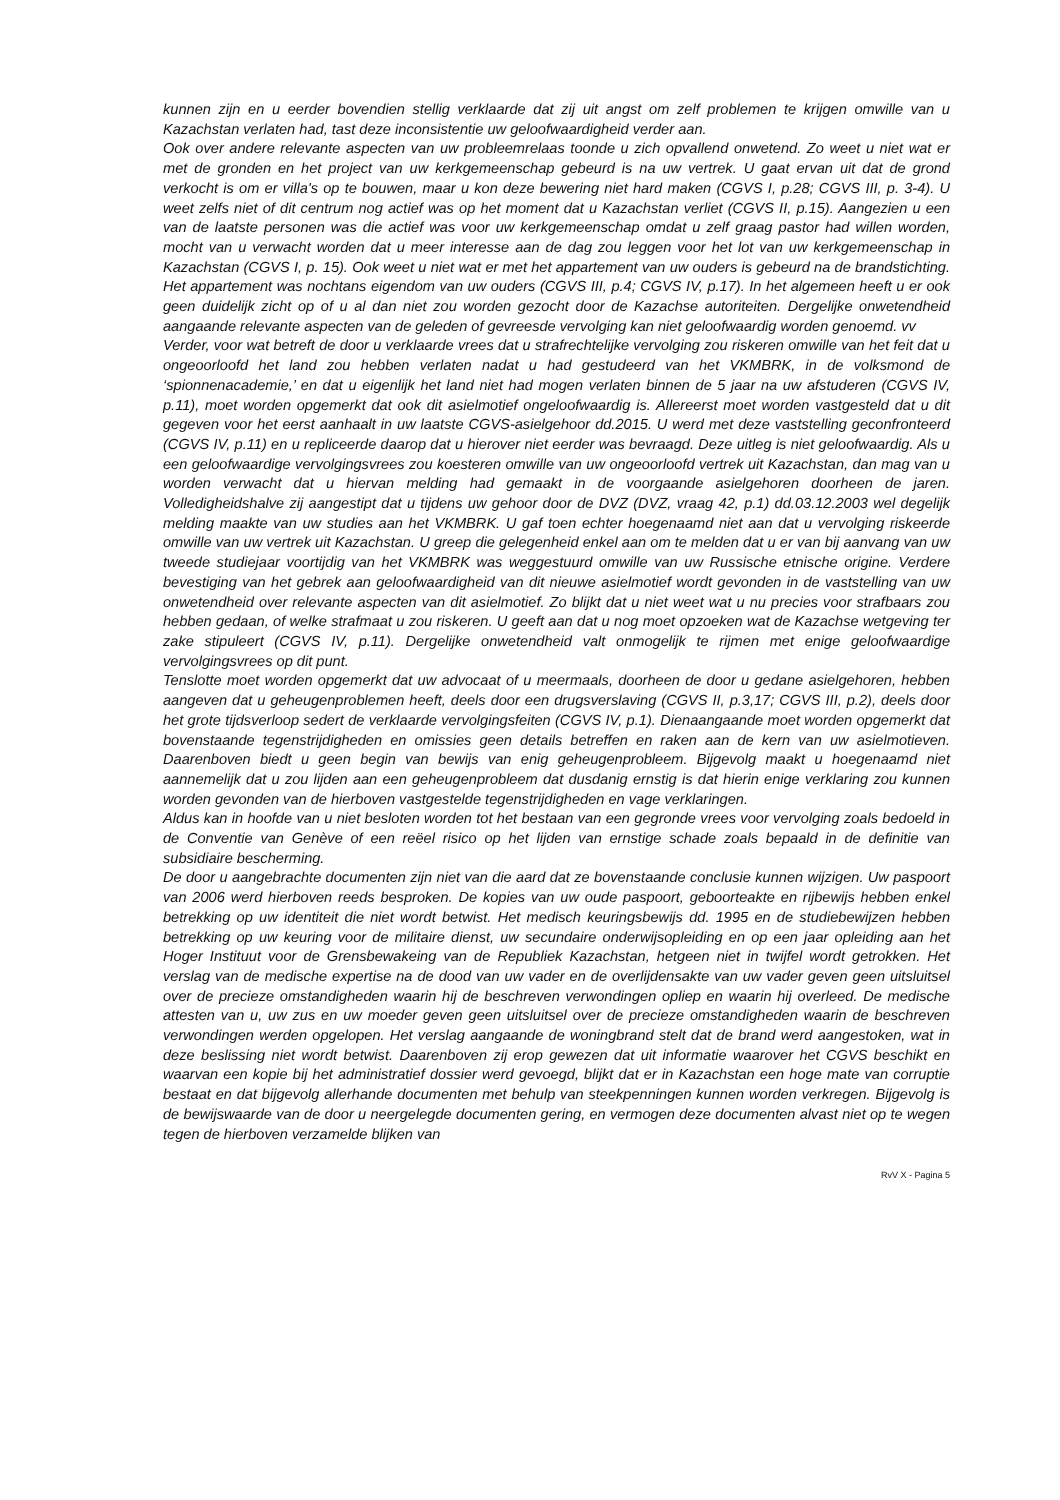kunnen zijn en u eerder bovendien stellig verklaarde dat zij uit angst om zelf problemen te krijgen omwille van u Kazachstan verlaten had, tast deze inconsistentie uw geloofwaardigheid verder aan.
Ook over andere relevante aspecten van uw probleemrelaas toonde u zich opvallend onwetend. Zo weet u niet wat er met de gronden en het project van uw kerkgemeenschap gebeurd is na uw vertrek. U gaat ervan uit dat de grond verkocht is om er villa's op te bouwen, maar u kon deze bewering niet hard maken (CGVS I, p.28; CGVS III, p. 3-4). U weet zelfs niet of dit centrum nog actief was op het moment dat u Kazachstan verliet (CGVS II, p.15). Aangezien u een van de laatste personen was die actief was voor uw kerkgemeenschap omdat u zelf graag pastor had willen worden, mocht van u verwacht worden dat u meer interesse aan de dag zou leggen voor het lot van uw kerkgemeenschap in Kazachstan (CGVS I, p. 15). Ook weet u niet wat er met het appartement van uw ouders is gebeurd na de brandstichting. Het appartement was nochtans eigendom van uw ouders (CGVS III, p.4; CGVS IV, p.17). In het algemeen heeft u er ook geen duidelijk zicht op of u al dan niet zou worden gezocht door de Kazachse autoriteiten. Dergelijke onwetendheid aangaande relevante aspecten van de geleden of gevreesde vervolging kan niet geloofwaardig worden genoemd. vv
Verder, voor wat betreft de door u verklaarde vrees dat u strafrechtelijke vervolging zou riskeren omwille van het feit dat u ongeoorloofd het land zou hebben verlaten nadat u had gestudeerd van het VKMBRK, in de volksmond de ‘spionnenacademie,’ en dat u eigenlijk het land niet had mogen verlaten binnen de 5 jaar na uw afstuderen (CGVS IV, p.11), moet worden opgemerkt dat ook dit asielmotief ongeloofwaardig is. Allereerst moet worden vastgesteld dat u dit gegeven voor het eerst aanhaalt in uw laatste CGVS-asielgehoor dd.2015. U werd met deze vaststelling geconfronteerd (CGVS IV, p.11) en u repliceerde daarop dat u hierover niet eerder was bevraagd. Deze uitleg is niet geloofwaardig. Als u een geloofwaardige vervolgingsvrees zou koesteren omwille van uw ongeoorloofd vertrek uit Kazachstan, dan mag van u worden verwacht dat u hiervan melding had gemaakt in de voorgaande asielgehoren doorheen de jaren. Volledigheidshalve zij aangestipt dat u tijdens uw gehoor door de DVZ (DVZ, vraag 42, p.1) dd.03.12.2003 wel degelijk melding maakte van uw studies aan het VKMBRK. U gaf toen echter hoegenaamd niet aan dat u vervolging riskeerde omwille van uw vertrek uit Kazachstan. U greep die gelegenheid enkel aan om te melden dat u er van bij aanvang van uw tweede studiejaar voortijdig van het VKMBRK was weggestuurd omwille van uw Russische etnische origine. Verdere bevestiging van het gebrek aan geloofwaardigheid van dit nieuwe asielmotief wordt gevonden in de vaststelling van uw onwetendheid over relevante aspecten van dit asielmotief. Zo blijkt dat u niet weet wat u nu precies voor strafbaars zou hebben gedaan, of welke strafmaat u zou riskeren. U geeft aan dat u nog moet opzoeken wat de Kazachse wetgeving ter zake stipuleert (CGVS IV, p.11). Dergelijke onwetendheid valt onmogelijk te rijmen met enige geloofwaardige vervolgingsvrees op dit punt.
Tenslotte moet worden opgemerkt dat uw advocaat of u meermaals, doorheen de door u gedane asielgehoren, hebben aangeven dat u geheugenproblemen heeft, deels door een drugsverslaving (CGVS II, p.3,17; CGVS III, p.2), deels door het grote tijdsverloop sedert de verklaarde vervolgingsfeiten (CGVS IV, p.1). Dienaangaande moet worden opgemerkt dat bovenstaande tegenstrijdigheden en omissies geen details betreffen en raken aan de kern van uw asielmotieven. Daarenboven biedt u geen begin van bewijs van enig geheugenprobleem. Bijgevolg maakt u hoegenaamd niet aannemelijk dat u zou lijden aan een geheugenprobleem dat dusdanig ernstig is dat hierin enige verklaring zou kunnen worden gevonden van de hierboven vastgestelde tegenstrijdigheden en vage verklaringen.
Aldus kan in hoofde van u niet besloten worden tot het bestaan van een gegronde vrees voor vervolging zoals bedoeld in de Conventie van Genève of een reëel risico op het lijden van ernstige schade zoals bepaald in de definitie van subsidiaire bescherming.
De door u aangebrachte documenten zijn niet van die aard dat ze bovenstaande conclusie kunnen wijzigen. Uw paspoort van 2006 werd hierboven reeds besproken. De kopies van uw oude paspoort, geboorteakte en rijbewijs hebben enkel betrekking op uw identiteit die niet wordt betwist. Het medisch keuringsbewijs dd. 1995 en de studiebewijzen hebben betrekking op uw keuring voor de militaire dienst, uw secundaire onderwijsopleiding en op een jaar opleiding aan het Hoger Instituut voor de Grensbewakeing van de Republiek Kazachstan, hetgeen niet in twijfel wordt getrokken. Het verslag van de medische expertise na de dood van uw vader en de overlijdensakte van uw vader geven geen uitsluitsel over de precieze omstandigheden waarin hij de beschreven verwondingen opliep en waarin hij overleed. De medische attesten van u, uw zus en uw moeder geven geen uitsluitsel over de precieze omstandigheden waarin de beschreven verwondingen werden opgelopen. Het verslag aangaande de woningbrand stelt dat de brand werd aangestoken, wat in deze beslissing niet wordt betwist. Daarenboven zij erop gewezen dat uit informatie waarover het CGVS beschikt en waarvan een kopie bij het administratief dossier werd gevoegd, blijkt dat er in Kazachstan een hoge mate van corruptie bestaat en dat bijgevolg allerhande documenten met behulp van steekpenningen kunnen worden verkregen. Bijgevolg is de bewijswaarde van de door u neergelegde documenten gering, en vermogen deze documenten alvast niet op te wegen tegen de hierboven verzamelde blijken van
RvV X - Pagina 5